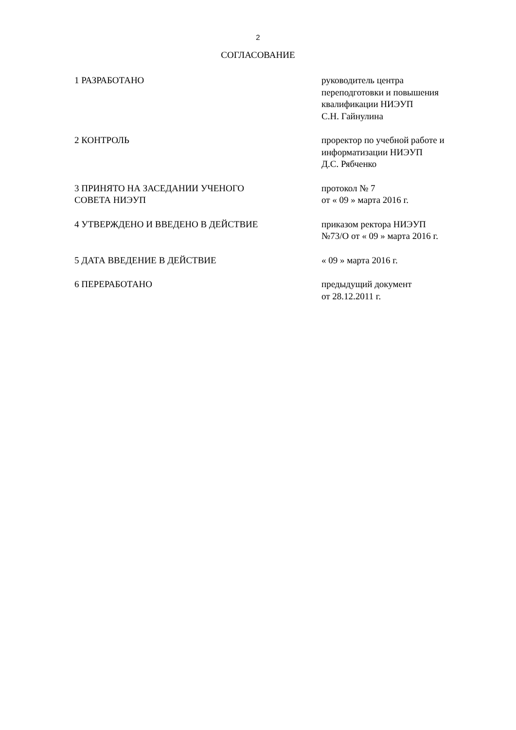2
СОГЛАСОВАНИЕ
1 РАЗРАБОТАНО руководитель центра
переподготовки и повышения
квалификации НИЭУП
С.Н. Гайнулина
2 КОНТРОЛЬ проректор по учебной работе и
информатизации НИЭУП
Д.С. Рябченко
3 ПРИНЯТО НА ЗАСЕДАНИИ УЧЕНОГО
СОВЕТА НИЭУП
протокол № 7
от « 09 » марта 2016 г.
4 УТВЕРЖДЕНО И ВВЕДЕНО В ДЕЙСТВИЕ приказом ректора НИЭУП
№73/О от « 09 » марта 2016 г.
5 ДАТА ВВЕДЕНИЕ В ДЕЙСТВИЕ « 09 » марта 2016 г.
6 ПЕРЕРАБОТАНО предыдущий документ
от 28.12.2011 г.